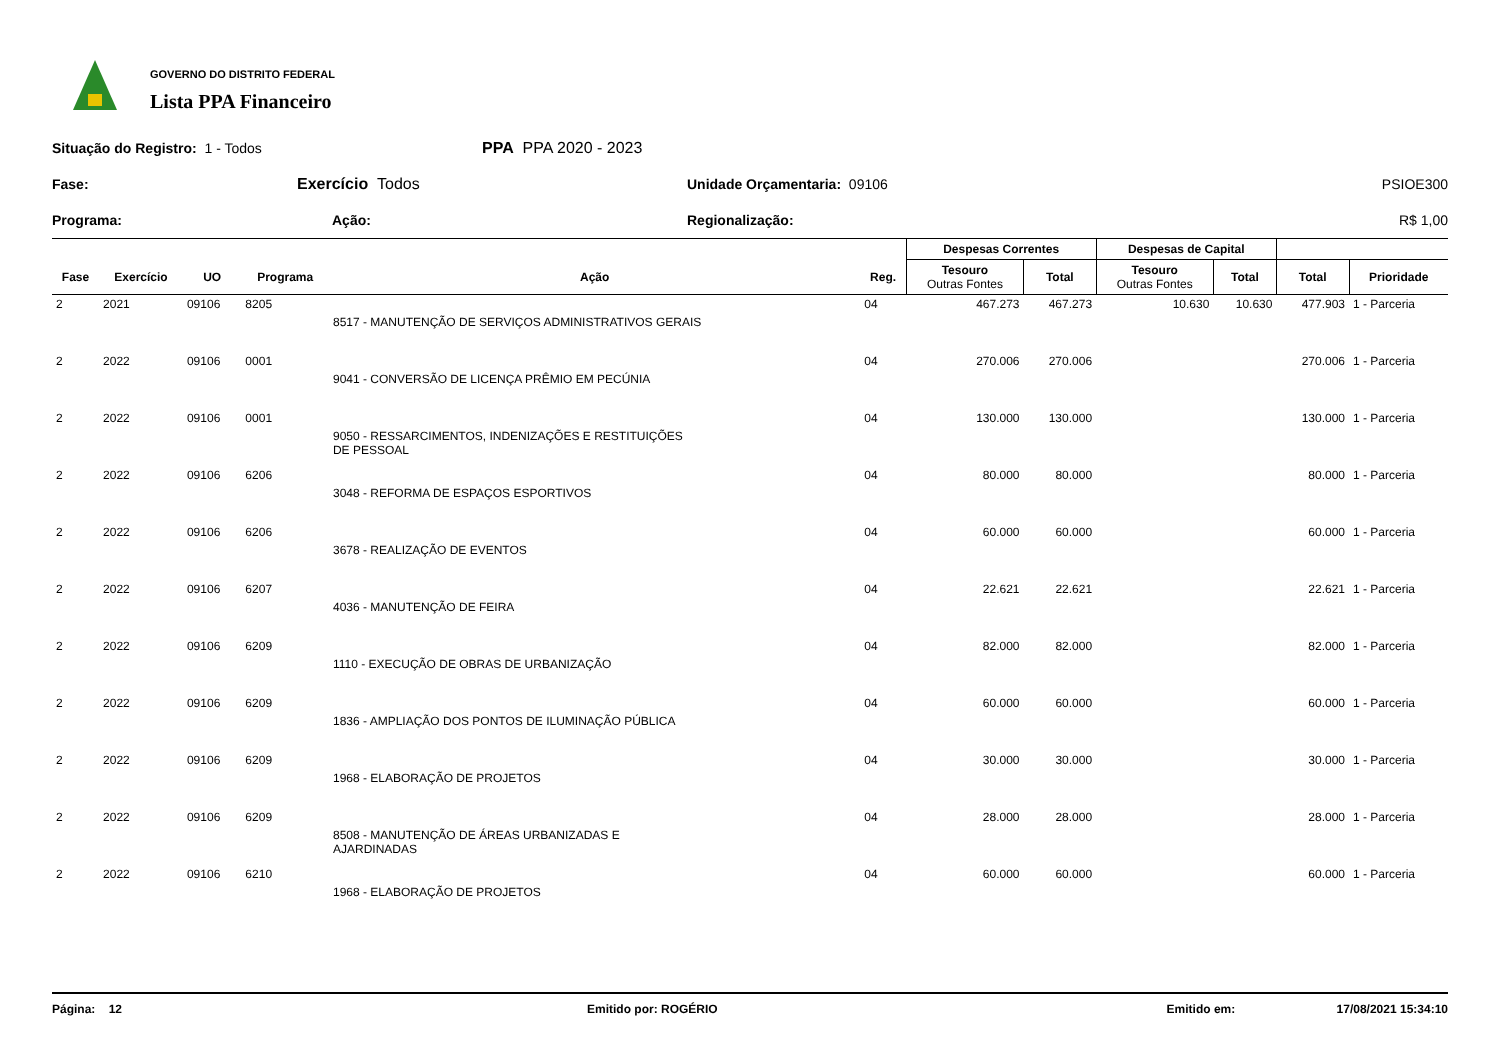GOVERNO DO DISTRITO FEDERAL
Lista PPA Financeiro
Situação do Registro: 1 - Todos PPA PPA 2020 - 2023
Fase: Exercício Todos Unidade Orçamentaria: 09106 PSIOE300
Programa: Ação: Regionalização: R$ 1,00
| | | | | | | Despesas Correntes | | Despesas de Capital | | | |
| --- | --- | --- | --- | --- | --- | --- | --- | --- | --- | --- | --- |
| Fase | Exercício | UO | Programa | Ação | Reg. | Tesouro Outras Fontes | Total | Tesouro Outras Fontes | Total | Total | Prioridade |
| 2 | 2021 | 09106 | 8205 | 8517 - MANUTENÇÃO DE SERVIÇOS ADMINISTRATIVOS GERAIS | 04 | 467.273 | 467.273 | 10.630 | 10.630 | 477.903 | 1 - Parceria |
| 2 | 2022 | 09106 | 0001 | 9041 - CONVERSÃO DE LICENÇA PRÊMIO EM PECÚNIA | 04 | 270.006 | 270.006 | | | 270.006 | 1 - Parceria |
| 2 | 2022 | 09106 | 0001 | 9050 - RESSARCIMENTOS, INDENIZAÇÕES E RESTITUIÇÕES DE PESSOAL | 04 | 130.000 | 130.000 | | | 130.000 | 1 - Parceria |
| 2 | 2022 | 09106 | 6206 | 3048 - REFORMA DE ESPAÇOS ESPORTIVOS | 04 | 80.000 | 80.000 | | | 80.000 | 1 - Parceria |
| 2 | 2022 | 09106 | 6206 | 3678 - REALIZAÇÃO DE EVENTOS | 04 | 60.000 | 60.000 | | | 60.000 | 1 - Parceria |
| 2 | 2022 | 09106 | 6207 | 4036 - MANUTENÇÃO DE FEIRA | 04 | 22.621 | 22.621 | | | 22.621 | 1 - Parceria |
| 2 | 2022 | 09106 | 6209 | 1110 - EXECUÇÃO DE OBRAS DE URBANIZAÇÃO | 04 | 82.000 | 82.000 | | | 82.000 | 1 - Parceria |
| 2 | 2022 | 09106 | 6209 | 1836 - AMPLIAÇÃO DOS PONTOS DE ILUMINAÇÃO PÚBLICA | 04 | 60.000 | 60.000 | | | 60.000 | 1 - Parceria |
| 2 | 2022 | 09106 | 6209 | 1968 - ELABORAÇÃO DE PROJETOS | 04 | 30.000 | 30.000 | | | 30.000 | 1 - Parceria |
| 2 | 2022 | 09106 | 6209 | 8508 - MANUTENÇÃO DE ÁREAS URBANIZADAS E AJARDINADAS | 04 | 28.000 | 28.000 | | | 28.000 | 1 - Parceria |
| 2 | 2022 | 09106 | 6210 | 1968 - ELABORAÇÃO DE PROJETOS | 04 | 60.000 | 60.000 | | | 60.000 | 1 - Parceria |
Página: 12 Emitido por: ROGÉRIO Emitido em: 17/08/2021 15:34:10